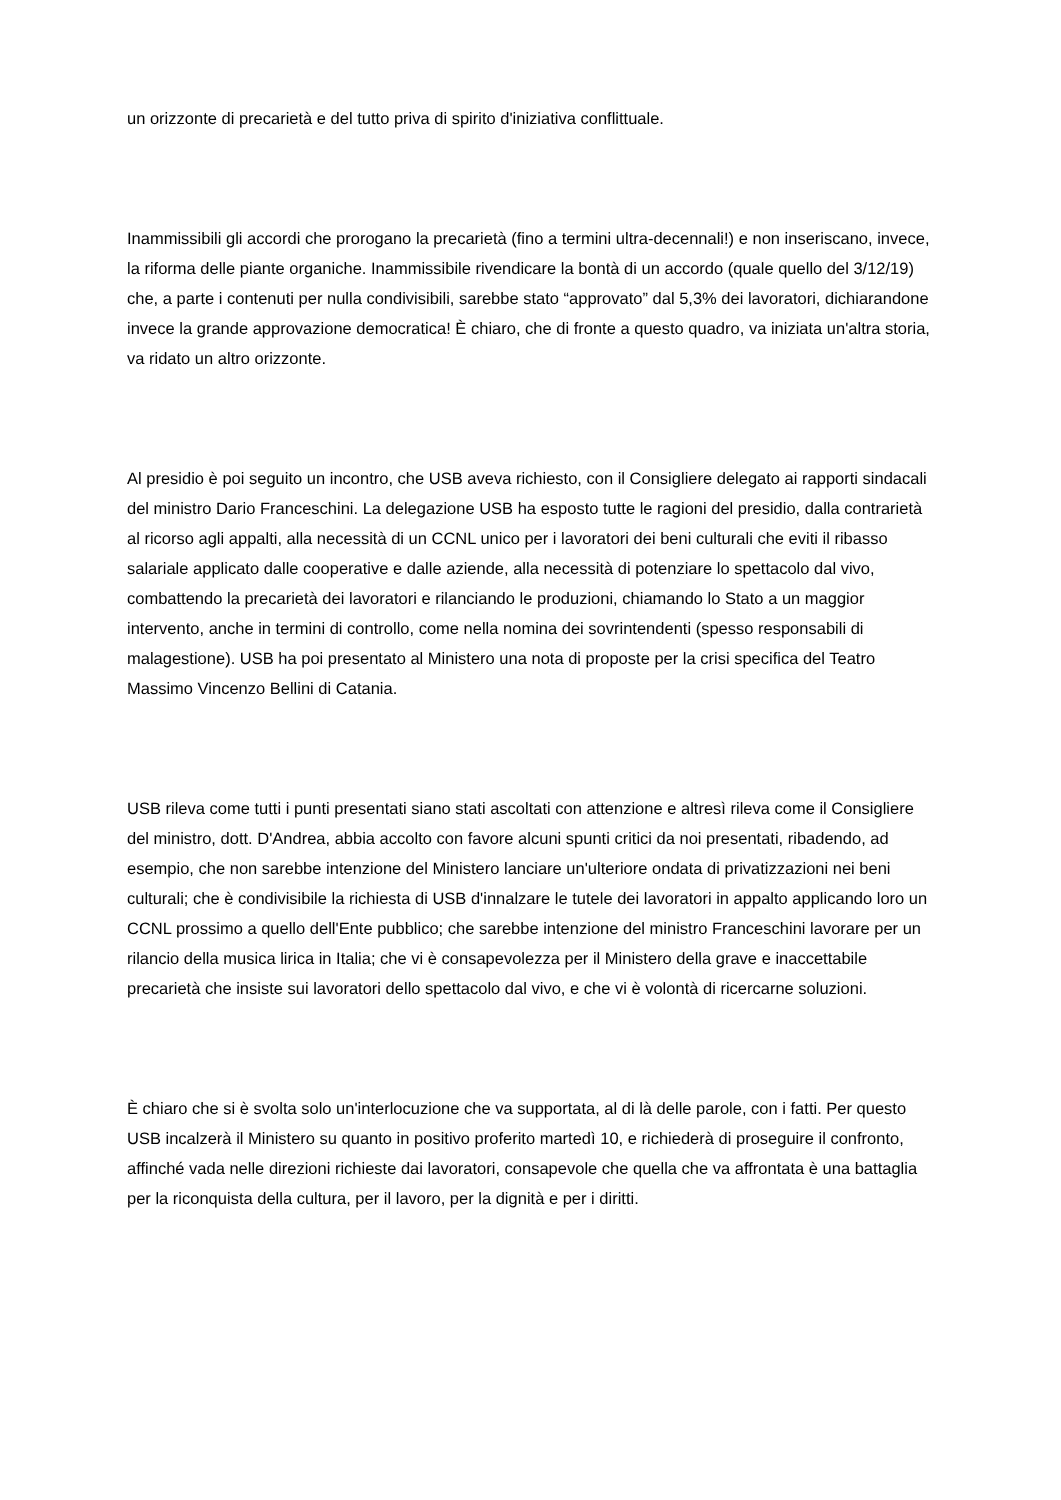un orizzonte di precarietà e del tutto priva di spirito d'iniziativa conflittuale.
Inammissibili gli accordi che prorogano la precarietà (fino a termini ultra-decennali!) e non inseriscano, invece, la riforma delle piante organiche. Inammissibile rivendicare la bontà di un accordo (quale quello del 3/12/19) che, a parte i contenuti per nulla condivisibili, sarebbe stato “approvato” dal 5,3% dei lavoratori, dichiarandone invece la grande approvazione democratica! È chiaro, che di fronte a questo quadro, va iniziata un'altra storia, va ridato un altro orizzonte.
Al presidio è poi seguito un incontro, che USB aveva richiesto, con il Consigliere delegato ai rapporti sindacali del ministro Dario Franceschini. La delegazione USB ha esposto tutte le ragioni del presidio, dalla contrarietà al ricorso agli appalti, alla necessità di un CCNL unico per i lavoratori dei beni culturali che eviti il ribasso salariale applicato dalle cooperative e dalle aziende, alla necessità di potenziare lo spettacolo dal vivo, combattendo la precarietà dei lavoratori e rilanciando le produzioni, chiamando lo Stato a un maggior intervento, anche in termini di controllo, come nella nomina dei sovrintendenti (spesso responsabili di malagestione). USB ha poi presentato al Ministero una nota di proposte per la crisi specifica del Teatro Massimo Vincenzo Bellini di Catania.
USB rileva come tutti i punti presentati siano stati ascoltati con attenzione e altresì rileva come il Consigliere del ministro, dott. D'Andrea, abbia accolto con favore alcuni spunti critici da noi presentati, ribadendo, ad esempio, che non sarebbe intenzione del Ministero lanciare un'ulteriore ondata di privatizzazioni nei beni culturali; che è condivisibile la richiesta di USB d'innalzare le tutele dei lavoratori in appalto applicando loro un CCNL prossimo a quello dell'Ente pubblico; che sarebbe intenzione del ministro Franceschini lavorare per un rilancio della musica lirica in Italia; che vi è consapevolezza per il Ministero della grave e inaccettabile precarietà che insiste sui lavoratori dello spettacolo dal vivo, e che vi è volontà di ricercarne soluzioni.
È chiaro che si è svolta solo un'interlocuzione che va supportata, al di là delle parole, con i fatti. Per questo USB incalzerà il Ministero su quanto in positivo proferito martedì 10, e richiederà di proseguire il confronto, affinché vada nelle direzioni richieste dai lavoratori, consapevole che quella che va affrontata è una battaglia per la riconquista della cultura, per il lavoro, per la dignità e per i diritti.